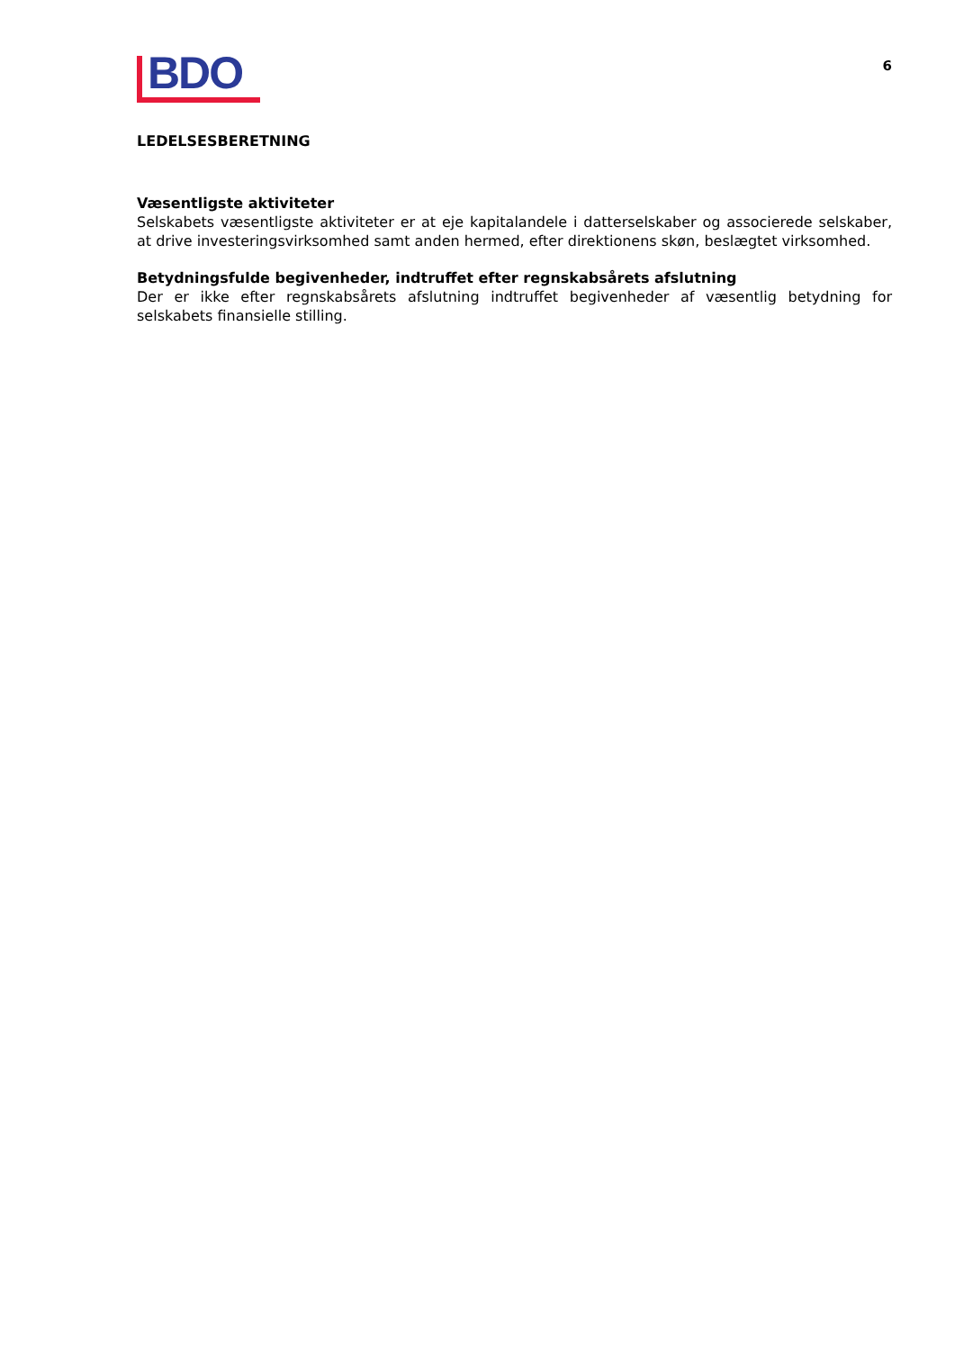BDO
6
LEDELSESBERETNING
Væsentligste aktiviteter
Selskabets væsentligste aktiviteter er at eje kapitalandele i datterselskaber og associerede selskaber, at drive investeringsvirksomhed samt anden hermed, efter direktionens skøn, beslægtet virksomhed.
Betydningsfulde begivenheder, indtruffet efter regnskabsårets afslutning
Der er ikke efter regnskabsårets afslutning indtruffet begivenheder af væsentlig betydning for selskabets finansielle stilling.